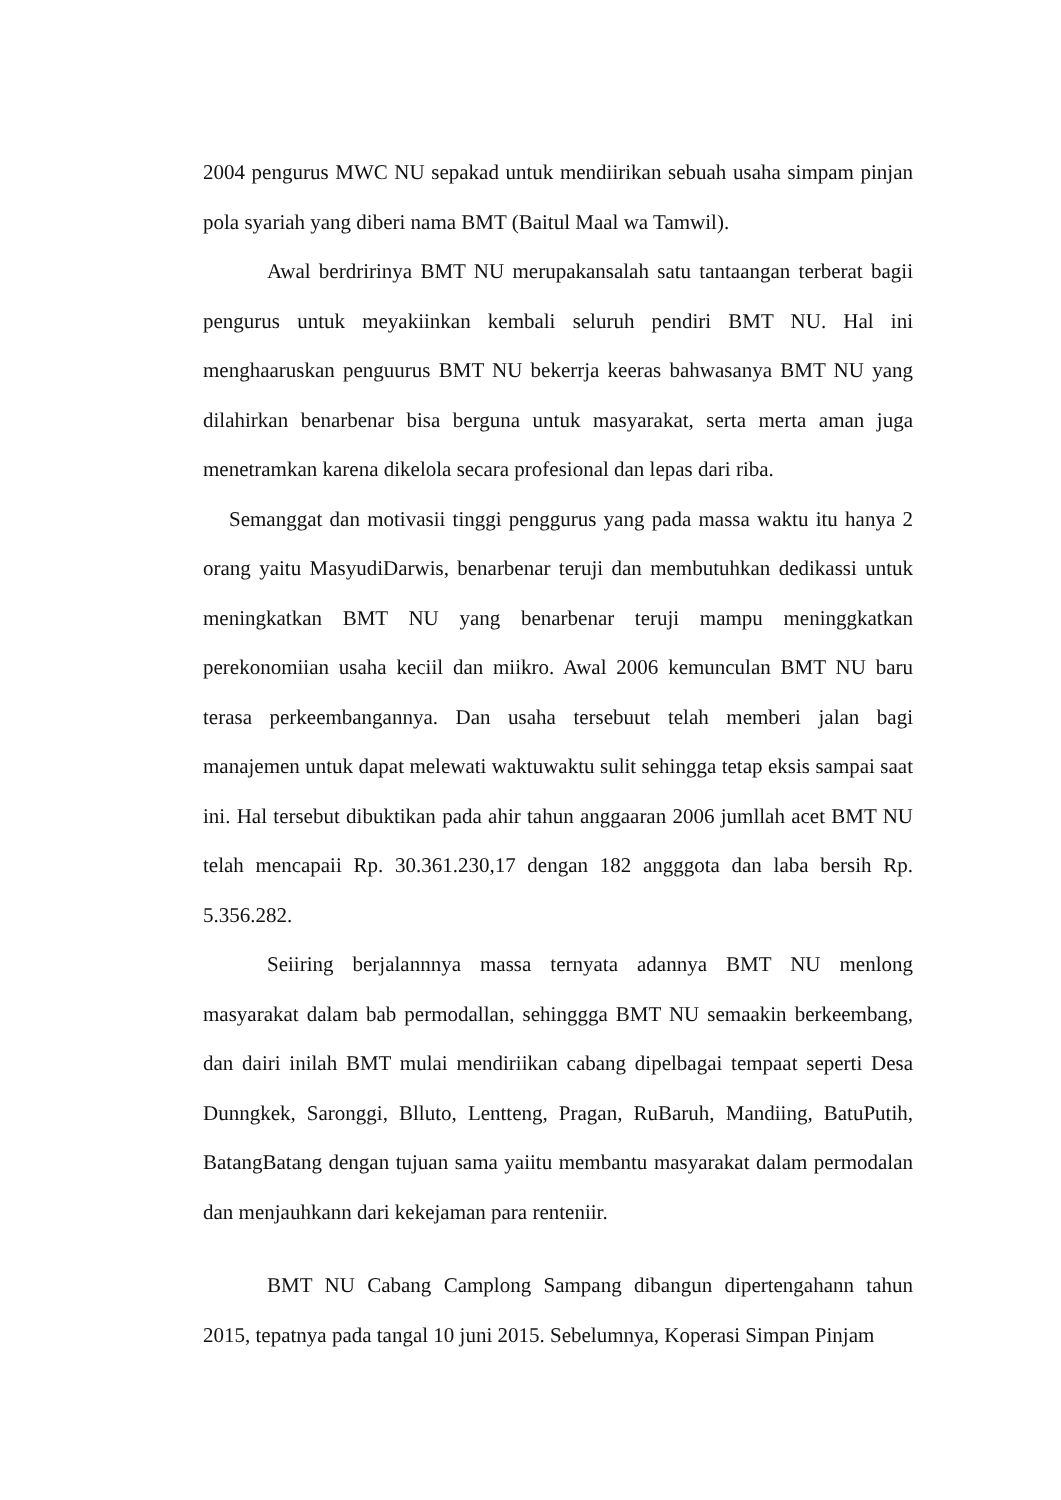2004 pengurus MWC NU sepakad untuk mendiirikan sebuah usaha simpam pinjan pola syariah yang diberi nama BMT (Baitul Maal wa Tamwil).
Awal berdririnya BMT NU merupakansalah satu tantaangan terberat bagii pengurus untuk meyakiinkan kembali seluruh pendiri BMT NU. Hal ini menghaaruskan penguurus BMT NU bekerrja keeras bahwasanya BMT NU yang dilahirkan benarbenar bisa berguna untuk masyarakat, serta merta aman juga menetramkan karena dikelola secara profesional dan lepas dari riba.
Semanggat dan motivasii tinggi penggurus yang pada massa waktu itu hanya 2 orang yaitu MasyudiDarwis, benarbenar teruji dan membutuhkan dedikassi untuk meningkatkan BMT NU yang benarbenar teruji mampu meninggkatkan perekonomiian usaha keciil dan miikro. Awal 2006 kemunculan BMT NU baru terasa perkeembangannya. Dan usaha tersebuut telah memberi jalan bagi manajemen untuk dapat melewati waktuwaktu sulit sehingga tetap eksis sampai saat ini. Hal tersebut dibuktikan pada ahir tahun anggaaran 2006 jumllah acet BMT NU telah mencapaii Rp. 30.361.230,17 dengan 182 angggota dan laba bersih Rp. 5.356.282.
Seiiring berjalannnya massa ternyata adannya BMT NU menlong masyarakat dalam bab permodallan, sehinggga BMT NU semaakin berkeembang, dan dairi inilah BMT mulai mendiriikan cabang dipelbagai tempaat seperti Desa Dunngkek, Saronggi, Blluto, Lentteng, Pragan, RuBaruh, Mandiing, BatuPutih, BatangBatang dengan tujuan sama yaiitu membantu masyarakat dalam permodalan dan menjauhkann dari kekejaman para renteniir.
BMT NU Cabang Camplong Sampang dibangun dipertengahann tahun 2015, tepatnya pada tangal 10 juni 2015. Sebelumnya, Koperasi Simpan Pinjam